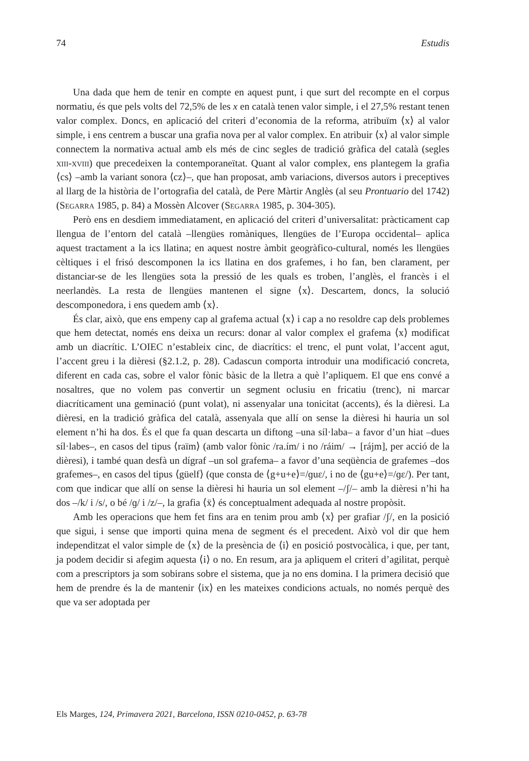74 Estudis
Una dada que hem de tenir en compte en aquest punt, i que surt del recompte en el corpus normatiu, és que pels volts del 72,5% de les x en català tenen valor simple, i el 27,5% restant tenen valor complex. Doncs, en aplicació del criteri d’economia de la reforma, atribuïm ⟨x⟩ al valor simple, i ens centrem a buscar una grafia nova per al valor complex. En atribuir ⟨x⟩ al valor simple connectem la normativa actual amb els més de cinc segles de tradició gràfica del català (segles xiii-xviii) que precedeixen la contemporaneïtat. Quant al valor complex, ens plantegem la grafia ⟨cs⟩ –amb la variant sonora ⟨cz⟩–, que han proposat, amb variacions, diversos autors i preceptives al llarg de la història de l’ortografia del català, de Pere Màrtir Anglès (al seu Prontuario del 1742) (Segarra 1985, p. 84) a Mossèn Alcover (Segarra 1985, p. 304-305).
Però ens en desdiem immediatament, en aplicació del criteri d’universalitat: pràcticament cap llengua de l’entorn del català –llengües romàniques, llengües de l’Europa occidental– aplica aquest tractament a la ics llatina; en aquest nostre àmbit geogràfico-cultural, només les llengües cèltiques i el frisó descomponen la ics llatina en dos grafemes, i ho fan, ben clarament, per distanciar-se de les llengües sota la pressió de les quals es troben, l’anglès, el francès i el neerlandès. La resta de llengües mantenen el signe ⟨x⟩. Descartem, doncs, la solució descomponedora, i ens quedem amb ⟨x⟩.
És clar, això, que ens empeny cap al grafema actual ⟨x⟩ i cap a no resoldre cap dels problemes que hem detectat, només ens deixa un recurs: donar al valor complex el grafema ⟨x⟩ modificat amb un diacrític. L’OIEC n’estableix cinc, de diacrítics: el trenc, el punt volat, l’accent agut, l’accent greu i la dièresi (§2.1.2, p. 28). Cadascun comporta introduir una modificació concreta, diferent en cada cas, sobre el valor fònic bàsic de la lletra a què l’apliquem. El que ens convé a nosaltres, que no volem pas convertir un segment oclusiu en fricatiu (trenc), ni marcar diacríticament una geminació (punt volat), ni assenyalar una tonicitat (accents), és la dièresi. La dièresi, en la tradició gràfica del català, assenyala que allí on sense la dièresi hi hauria un sol element n’hi ha dos. És el que fa quan descarta un diftong –una síl·laba– a favor d’un hiat –dues síl·labes–, en casos del tipus ⟨raïm⟩ (amb valor fònic /ra.ím/ i no /ráim/ → [rájm], per acció de la dièresi), i també quan desfà un dígraf –un sol grafema– a favor d’una seqüència de grafemes –dos grafemes–, en casos del tipus ⟨güelf⟩ (que consta de ⟨g+u+e⟩=/ɡuɛ/, i no de ⟨gu+e⟩=/ɡɛ/). Per tant, com que indicar que allí on sense la dièresi hi hauria un sol element –/ʃ/– amb la dièresi n’hi ha dos –/k/ i /s/, o bé /ɡ/ i /z/–, la grafia ⟨ẍ⟩ és conceptualment adequada al nostre propòsit.
Amb les operacions que hem fet fins ara en tenim prou amb ⟨x⟩ per grafiar /ʃ/, en la posició que sigui, i sense que importi quina mena de segment és el precedent. Això vol dir que hem independitzat el valor simple de ⟨x⟩ de la presència de ⟨i⟩ en posició postvocàlica, i que, per tant, ja podem decidir si afegim aquesta ⟨i⟩ o no. En resum, ara ja apliquem el criteri d’agilitat, perquè com a prescriptors ja som sobirans sobre el sistema, que ja no ens domina. I la primera decisió que hem de prendre és la de mantenir ⟨ix⟩ en les mateixes condicions actuals, no només perquè des que va ser adoptada per
Els Marges, 124, Primavera 2021, Barcelona, ISSN 0210-0452, p. 63-78